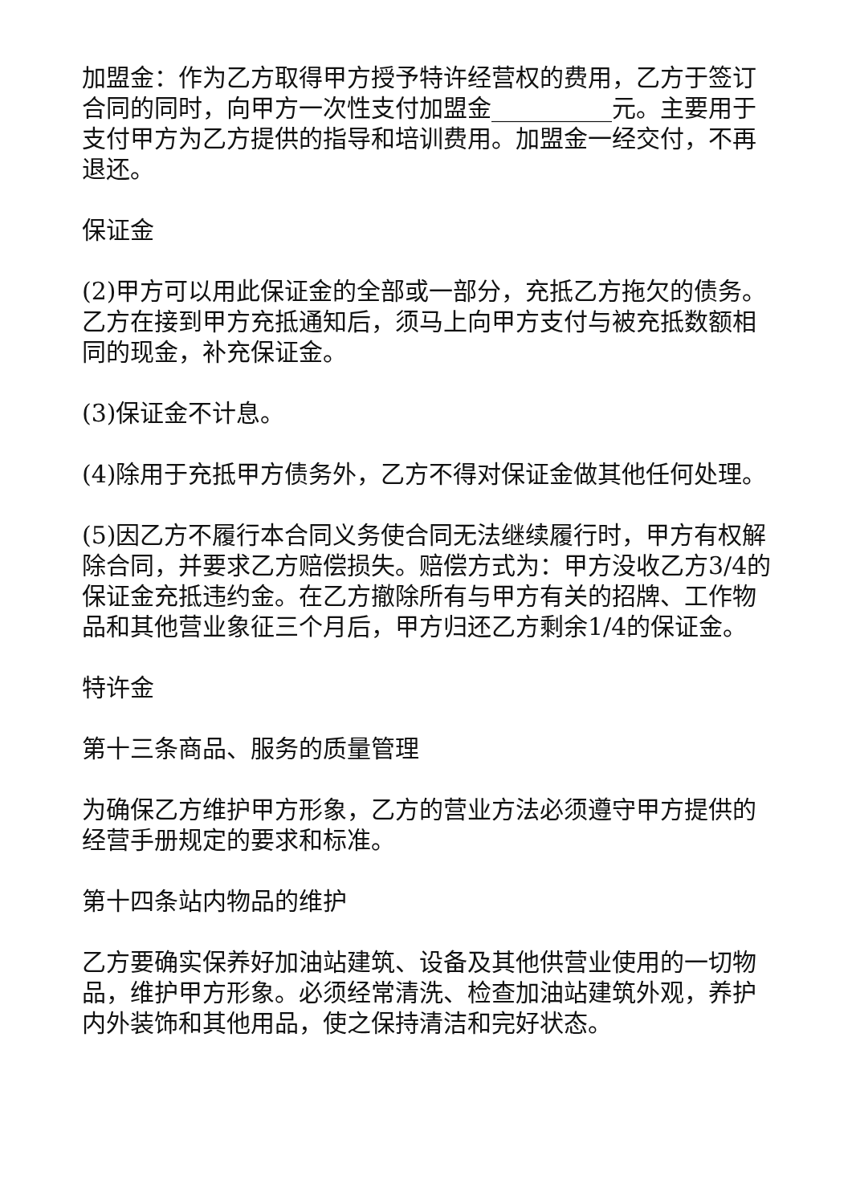加盟金：作为乙方取得甲方授予特许经营权的费用，乙方于签订合同的同时，向甲方一次性支付加盟金__________元。主要用于支付甲方为乙方提供的指导和培训费用。加盟金一经交付，不再退还。
保证金
(2)甲方可以用此保证金的全部或一部分，充抵乙方拖欠的债务。乙方在接到甲方充抵通知后，须马上向甲方支付与被充抵数额相同的现金，补充保证金。
(3)保证金不计息。
(4)除用于充抵甲方债务外，乙方不得对保证金做其他任何处理。
(5)因乙方不履行本合同义务使合同无法继续履行时，甲方有权解除合同，并要求乙方赔偿损失。赔偿方式为：甲方没收乙方3/4的保证金充抵违约金。在乙方撤除所有与甲方有关的招牌、工作物品和其他营业象征三个月后，甲方归还乙方剩余1/4的保证金。
特许金
第十三条商品、服务的质量管理
为确保乙方维护甲方形象，乙方的营业方法必须遵守甲方提供的经营手册规定的要求和标准。
第十四条站内物品的维护
乙方要确实保养好加油站建筑、设备及其他供营业使用的一切物品，维护甲方形象。必须经常清洗、检查加油站建筑外观，养护内外装饰和其他用品，使之保持清洁和完好状态。